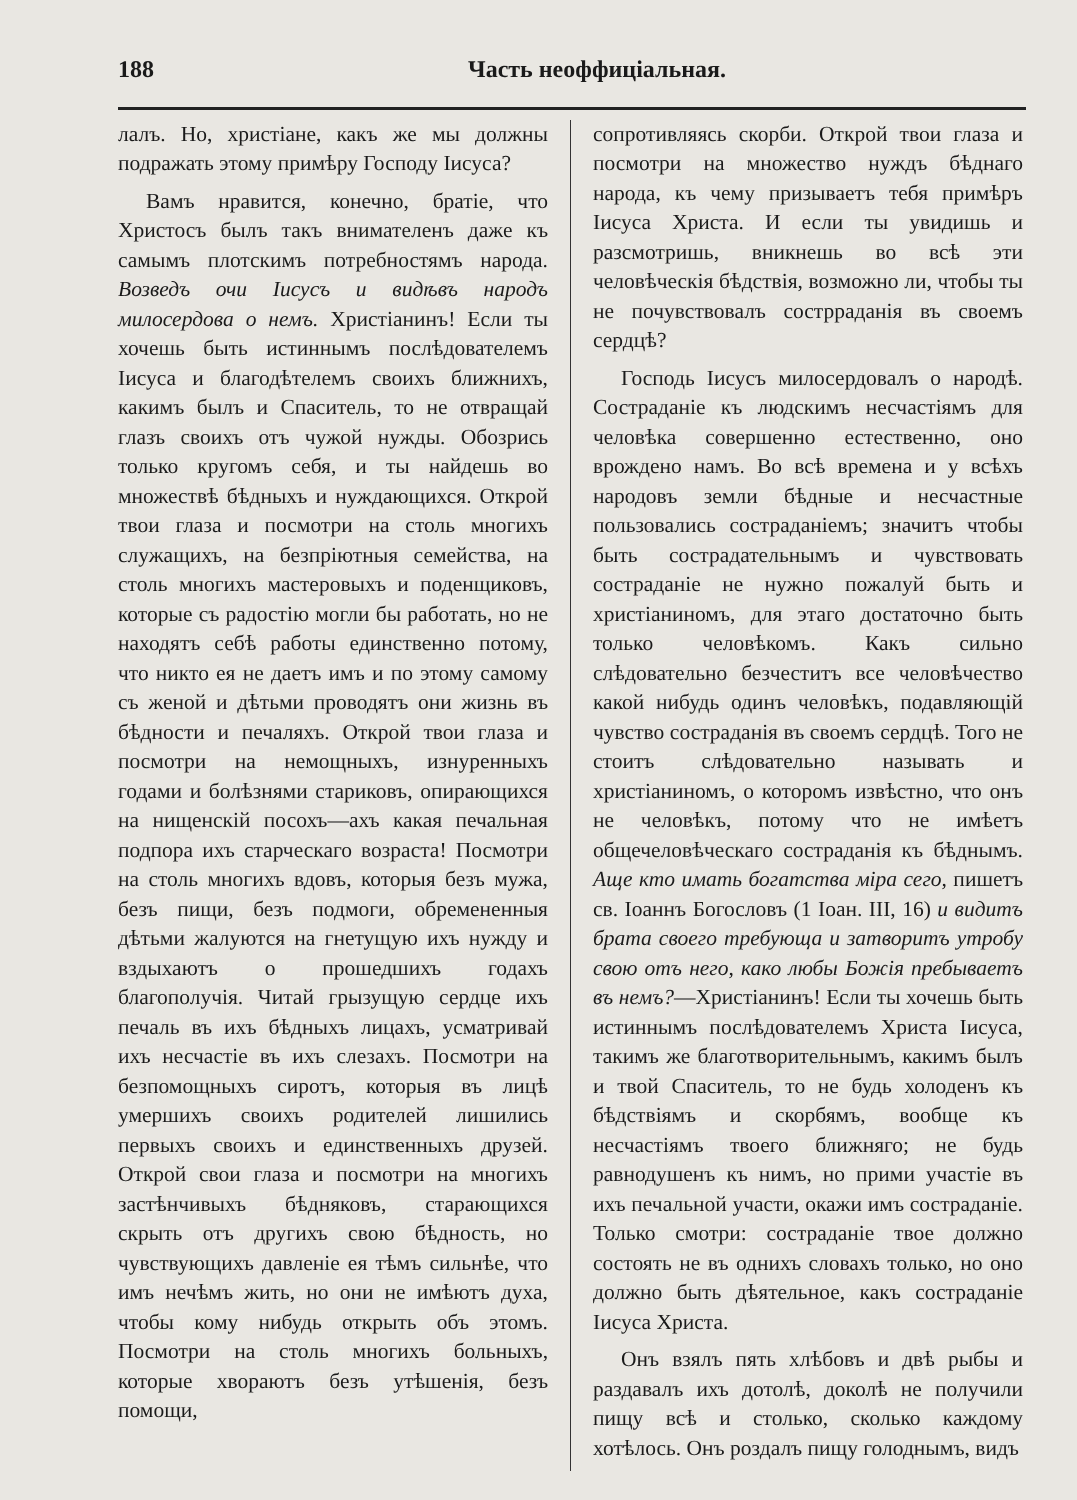188 Часть неоффиціальная.
лалъ. Но, христіане, какъ же мы должны подражать этому примѣру Господу Іисуса?
Вамъ нравится, конечно, братіе, что Христосъ былъ такъ внимателенъ даже къ самымъ плотскимъ потребностямъ народа. Возведъ очи Іисусъ и видѣвъ народъ милосердова о немъ. Христіанинъ! Если ты хочешь быть истиннымъ послѣдователемъ Іисуса и благодѣтелемъ своихъ ближнихъ, какимъ былъ и Спаситель, то не отвращай глазъ своихъ отъ чужой нужды. Обозрись только кругомъ себя, и ты найдешь во множествѣ бѣдныхъ и нуждающихся. Открой твои глаза и посмотри на столь многихъ служащихъ, на безпріютныя семейства, на столь многихъ мастеровыхъ и поденщиковъ, которые съ радостію могли бы работать, но не находятъ себѣ работы единственно потому, что никто ея не даетъ имъ и по этому самому съ женой и дѣтьми проводятъ они жизнь въ бѣдности и печаляхъ. Открой твои глаза и посмотри на немощныхъ, изнуренныхъ годами и болѣзнями стариковъ, опирающихся на нищенскій посохъ—ахъ какая печальная подпора ихъ старческаго возраста! Посмотри на столь многихъ вдовъ, которыя безъ мужа, безъ пищи, безъ подмоги, обремененныя дѣтьми жалуются на гнетущую ихъ нужду и вздыхаютъ о прошедшихъ годахъ благополучія. Читай грызущую сердце ихъ печаль въ ихъ бѣдныхъ лицахъ, усматривай ихъ несчастіе въ ихъ слезахъ. Посмотри на безпомощныхъ сиротъ, которыя въ лицѣ умершихъ своихъ родителей лишились первыхъ своихъ и единственныхъ друзей. Открой свои глаза и посмотри на многихъ застѣнчивыхъ бѣдняковъ, старающихся скрыть отъ другихъ свою бѣдность, но чувствующихъ давленіе ея тѣмъ сильнѣе, что имъ нечѣмъ жить, но они не имѣютъ духа, чтобы кому нибудь открыть объ этомъ. Посмотри на столь многихъ больныхъ, которые хвораютъ безъ утѣшенія, безъ помощи,
сопротивляясь скорби. Открой твои глаза и посмотри на множество нуждъ бѣднаго народа, къ чему призываетъ тебя примѣръ Іисуса Христа. И если ты увидишь и разсмотришь, вникнешь во всѣ эти человѣческія бѣдствія, возможно ли, чтобы ты не почувствовалъ сострраданія въ своемъ сердцѣ?
Господь Іисусъ милосердовалъ о народѣ. Состраданіе къ людскимъ несчастіямъ для человѣка совершенно естественно, оно врождено намъ. Во всѣ времена и у всѣхъ народовъ земли бѣдные и несчастные пользовались состраданіемъ; значитъ чтобы быть сострадательнымъ и чувствовать состраданіе не нужно пожалуй быть и христіаниномъ, для этаго достаточно быть только человѣкомъ. Какъ сильно слѣдовательно безчеститъ все человѣчество какой нибудь одинъ человѣкъ, подавляющій чувство состраданія въ своемъ сердцѣ. Того не стоитъ слѣдовательно называть и христіаниномъ, о которомъ извѣстно, что онъ не человѣкъ, потому что не имѣетъ общечеловѣческаго состраданія къ бѣднымъ. Аще кто имать богатства міра сего, пишетъ св. Іоаннъ Богословъ (1 Іоан. III, 16) и видитъ брата своего требующа и затворитъ утробу свою отъ него, како любы Божія пребываетъ въ немъ?—Христіанинъ! Если ты хочешь быть истиннымъ послѣдователемъ Христа Іисуса, такимъ же благотворительнымъ, какимъ былъ и твой Спаситель, то не будь холоденъ къ бѣдствіямъ и скорбямъ, вообще къ несчастіямъ твоего ближняго; не будь равнодушенъ къ нимъ, но прими участіе въ ихъ печальной участи, окажи имъ состраданіе. Только смотри: состраданіе твое должно состоять не въ однихъ словахъ только, но оно должно быть дѣятельное, какъ состраданіе Іисуса Христа.
Онъ взялъ пять хлѣбовъ и двѣ рыбы и раздавалъ ихъ дотолѣ, доколѣ не получили пищу всѣ и столько, сколько каждому хотѣлось. Онъ роздалъ пищу голоднымъ, видъ